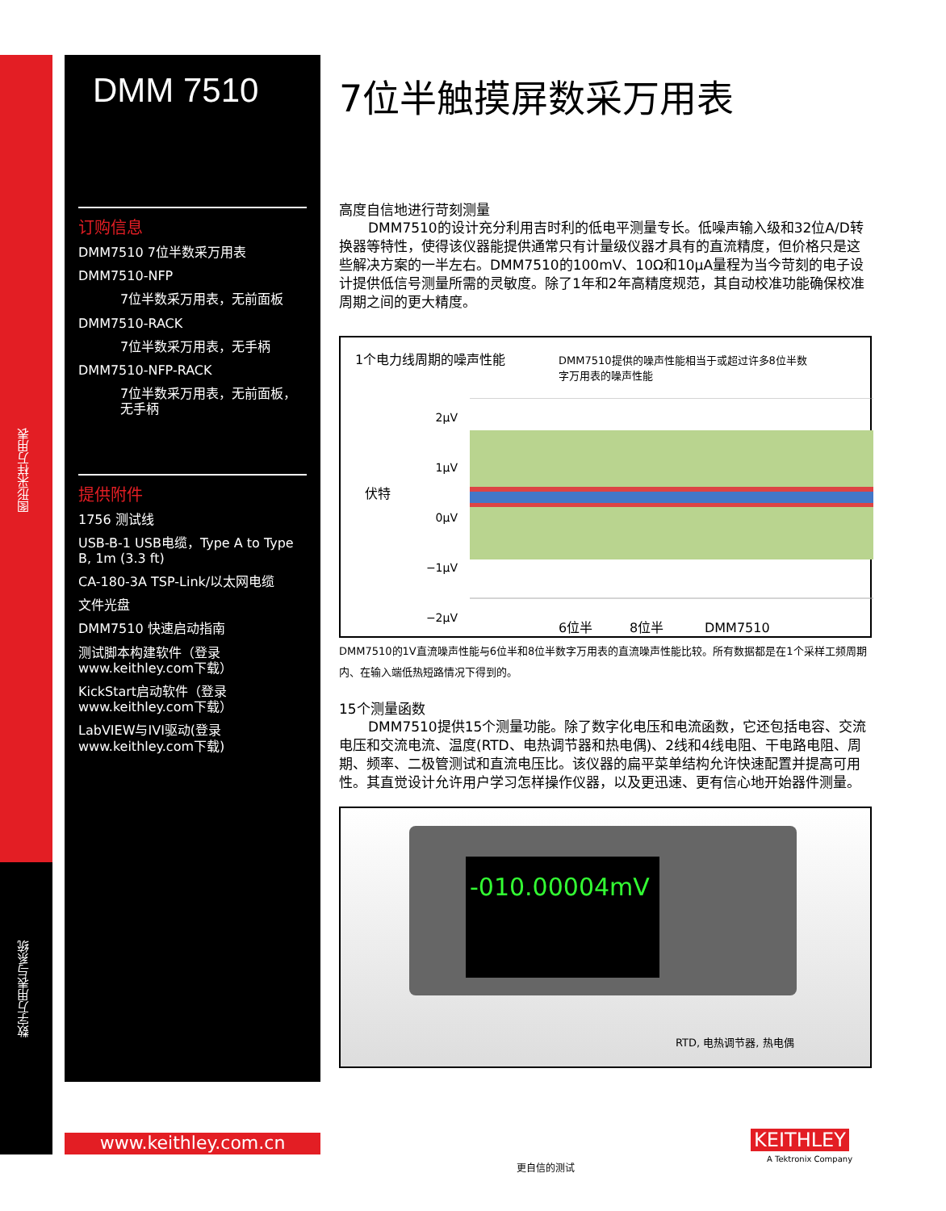图形采样万用表
数字万用表与系统
DMM 7510
订购信息
DMM7510 7位半数采万用表
DMM7510-NFP
7位半数采万用表，无前面板
DMM7510-RACK
7位半数采万用表，无手柄
DMM7510-NFP-RACK
7位半数采万用表，无前面板，无手柄
提供附件
1756 测试线
USB-B-1 USB电缆，Type A to Type B, 1m (3.3 ft)
CA-180-3A TSP-Link/以太网电缆
文件光盘
DMM7510 快速启动指南
测试脚本构建软件（登录www.keithley.com下载）
KickStart启动软件（登录www.keithley.com下载）
LabVIEW与IVI驱动(登录 www.keithley.com下载)
7位半触摸屏数采万用表
高度自信地进行苛刻测量
DMM7510的设计充分利用吉时利的低电平测量专长。低噪声输入级和32位A/D转换器等特性，使得该仪器能提供通常只有计量级仪器才具有的直流精度，但价格只是这些解决方案的一半左右。DMM7510的100mV、10Ω和10μA量程为当今苛刻的电子设计提供低信号测量所需的灵敏度。除了1年和2年高精度规范，其自动校准功能确保校准周期之间的更大精度。
1个电力线周期的噪声性能
DMM7510提供的噪声性能相当于或超过许多8位半数字万用表的噪声性能
伏特
2μV
1μV
0μV
−1μV
−2μV
6位半 8位半 DMM7510
DMM7510的1V直流噪声性能与6位半和8位半数字万用表的直流噪声性能比较。所有数据都是在1个采样工频周期内、在输入端低热短路情况下得到的。
15个测量函数
DMM7510提供15个测量功能。除了数字化电压和电流函数，它还包括电容、交流电压和交流电流、温度(RTD、电热调节器和热电偶)、2线和4线电阻、干电路电阻、周期、频率、二极管测试和直流电压比。该仪器的扁平菜单结构允许快速配置并提高可用性。其直觉设计允许用户学习怎样操作仪器，以及更迅速、更有信心地开始器件测量。
-010.00004mV
RTD, 电热调节器, 热电偶
www.keithley.com.cn
更自信的测试
KEITHLEY
A Tektronix Company